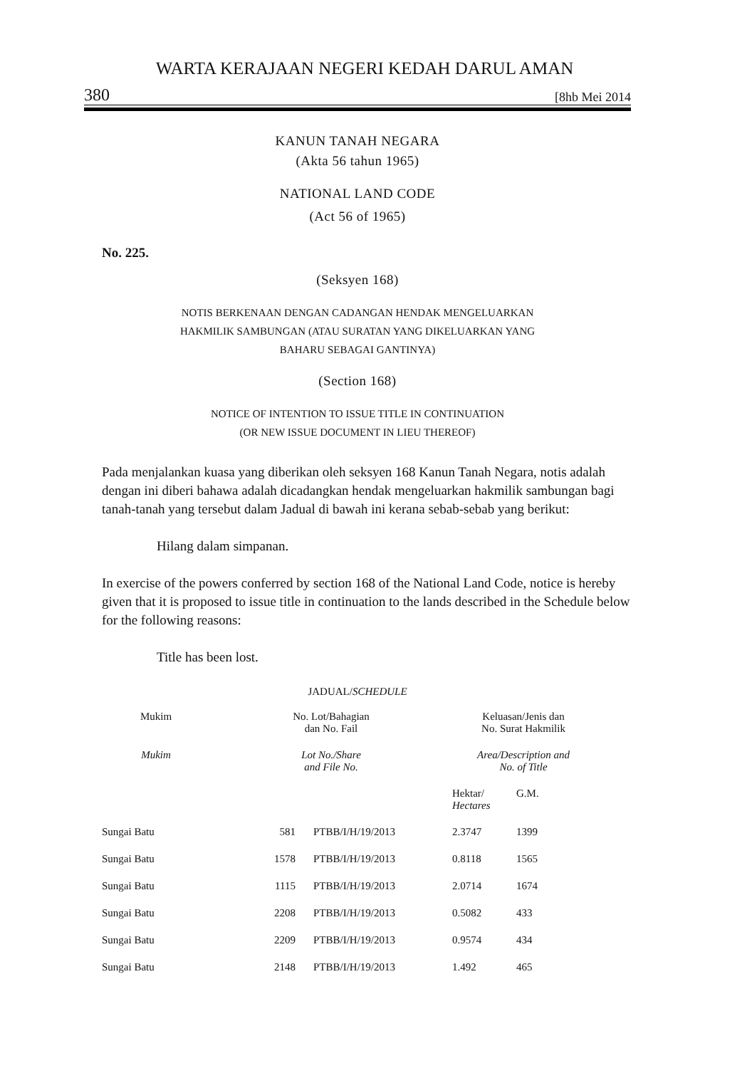WARTA KERAJAAN NEGERI KEDAH DARUL AMAN
380 [8hb Mei 2014
KANUN TANAH NEGARA
(Akta 56 tahun 1965)
NATIONAL LAND CODE
(Act 56 of 1965)
No. 225.
(Seksyen 168)
NOTIS BERKENAAN DENGAN CADANGAN HENDAK MENGELUARKAN
HAKMILIK SAMBUNGAN (ATAU SURATAN YANG DIKELUARKAN YANG
BAHARU SEBAGAI GANTINYA)
(Section 168)
NOTICE OF INTENTION TO ISSUE TITLE IN CONTINUATION
(OR NEW ISSUE DOCUMENT IN LIEU THEREOF)
Pada menjalankan kuasa yang diberikan oleh seksyen 168 Kanun Tanah Negara, notis adalah dengan ini diberi bahawa adalah dicadangkan hendak mengeluarkan hakmilik sambungan bagi tanah-tanah yang tersebut dalam Jadual di bawah ini kerana sebab-sebab yang berikut:
Hilang dalam simpanan.
In exercise of the powers conferred by section 168 of the National Land Code, notice is hereby given that it is proposed to issue title in continuation to the lands described in the Schedule below for the following reasons:
Title has been lost.
JADUAL/SCHEDULE
| Mukim | No. Lot/Bahagian dan No. Fail | | Keluasan/Jenis dan No. Surat Hakmilik | |
| Mukim | Lot No./Share and File No. | | Area/Description and No. of Title | |
| | | | Hektar/ Hectares | G.M. |
| Sungai Batu | 581 | PTBB/I/H/19/2013 | 2.3747 | 1399 |
| Sungai Batu | 1578 | PTBB/I/H/19/2013 | 0.8118 | 1565 |
| Sungai Batu | 1115 | PTBB/I/H/19/2013 | 2.0714 | 1674 |
| Sungai Batu | 2208 | PTBB/I/H/19/2013 | 0.5082 | 433 |
| Sungai Batu | 2209 | PTBB/I/H/19/2013 | 0.9574 | 434 |
| Sungai Batu | 2148 | PTBB/I/H/19/2013 | 1.492 | 465 |